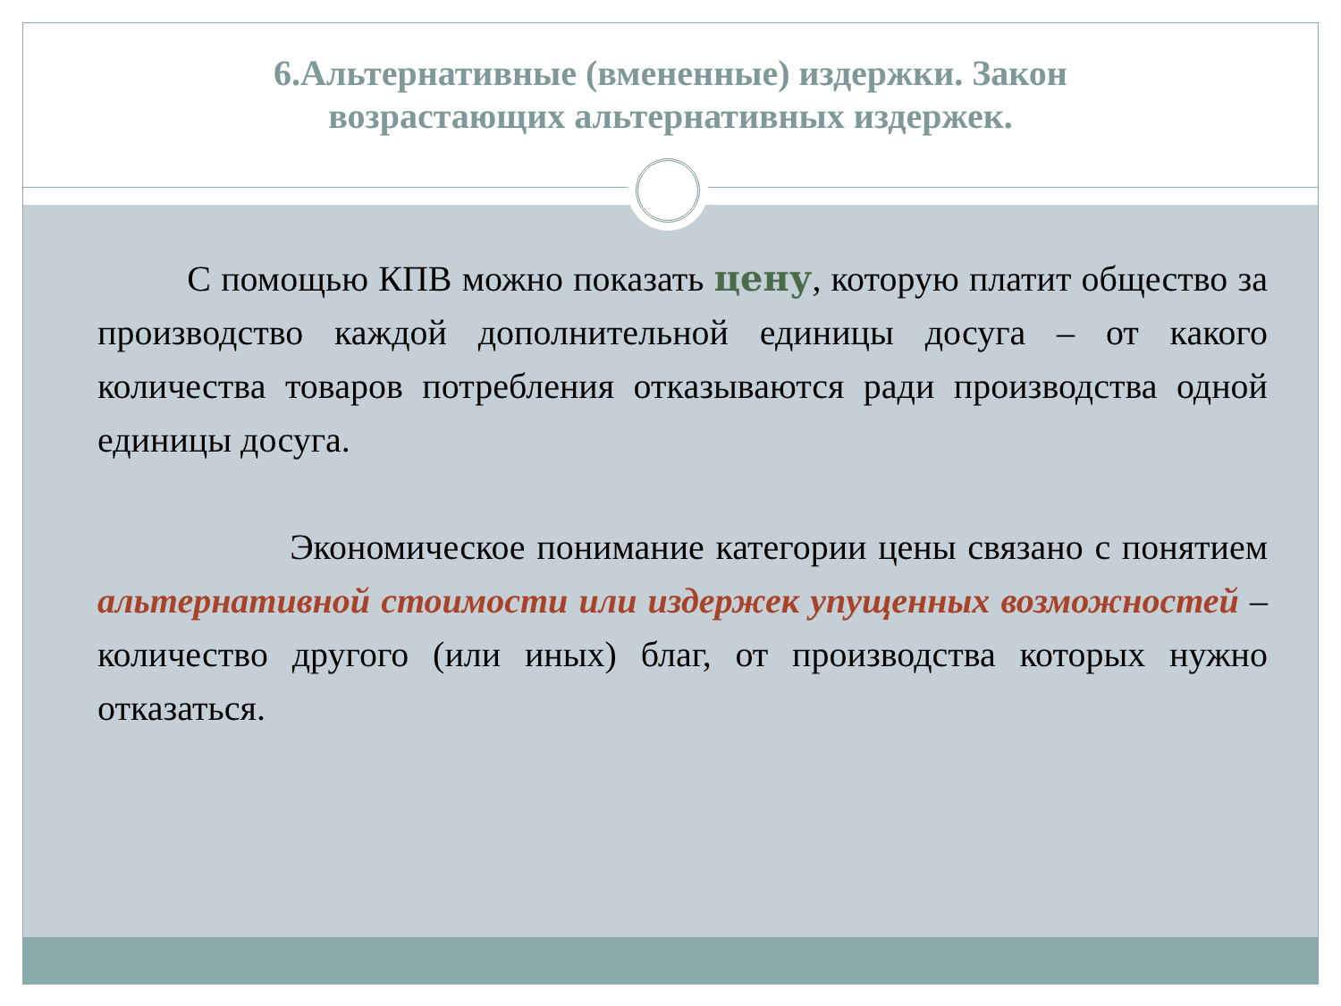6.Альтернативные (вмененные) издержки. Закон
возрастающих альтернативных издержек.
С помощью КПВ можно показать цену, которую платит общество за производство каждой дополнительной единицы досуга – от какого количества товаров потребления отказываются ради производства одной единицы досуга.
Экономическое понимание категории цены связано с понятием альтернативной стоимости или издержек упущенных возможностей – количество другого (или иных) благ, от производства которых нужно отказаться.